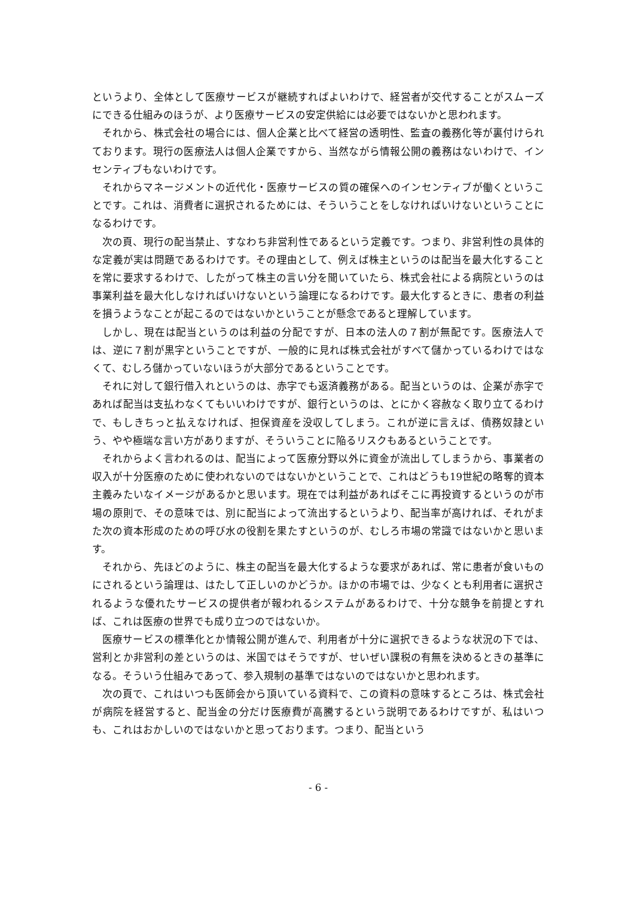というより、全体として医療サービスが継続すればよいわけで、経営者が交代することがスムーズにできる仕組みのほうが、より医療サービスの安定供給には必要ではないかと思われます。
それから、株式会社の場合には、個人企業と比べて経営の透明性、監査の義務化等が裏付けられております。現行の医療法人は個人企業ですから、当然ながら情報公開の義務はないわけで、インセンティブもないわけです。
それからマネージメントの近代化・医療サービスの質の確保へのインセンティブが働くということです。これは、消費者に選択されるためには、そういうことをしなければいけないということになるわけです。
次の頁、現行の配当禁止、すなわち非営利性であるという定義です。つまり、非営利性の具体的な定義が実は問題であるわけです。その理由として、例えば株主というのは配当を最大化することを常に要求するわけで、したがって株主の言い分を聞いていたら、株式会社による病院というのは事業利益を最大化しなければいけないという論理になるわけです。最大化するときに、患者の利益を損うようなことが起こるのではないかということが懸念であると理解しています。
しかし、現在は配当というのは利益の分配ですが、日本の法人の７割が無配です。医療法人では、逆に７割が黒字ということですが、一般的に見れば株式会社がすべて儲かっているわけではなくて、むしろ儲かっていないほうが大部分であるということです。
それに対して銀行借入れというのは、赤字でも返済義務がある。配当というのは、企業が赤字であれば配当は支払わなくてもいいわけですが、銀行というのは、とにかく容赦なく取り立てるわけで、もしきちっと払えなければ、担保資産を没収してしまう。これが逆に言えば、債務奴隷という、やや極端な言い方がありますが、そういうことに陥るリスクもあるということです。
それからよく言われるのは、配当によって医療分野以外に資金が流出してしまうから、事業者の収入が十分医療のために使われないのではないかということで、これはどうも19世紀の略奪的資本主義みたいなイメージがあるかと思います。現在では利益があればそこに再投資するというのが市場の原則で、その意味では、別に配当によって流出するというより、配当率が高ければ、それがまた次の資本形成のための呼び水の役割を果たすというのが、むしろ市場の常識ではないかと思います。
それから、先ほどのように、株主の配当を最大化するような要求があれば、常に患者が食いものにされるという論理は、はたして正しいのかどうか。ほかの市場では、少なくとも利用者に選択されるような優れたサービスの提供者が報われるシステムがあるわけで、十分な競争を前提とすれば、これは医療の世界でも成り立つのではないか。
医療サービスの標準化とか情報公開が進んで、利用者が十分に選択できるような状況の下では、営利とか非営利の差というのは、米国ではそうですが、せいぜい課税の有無を決めるときの基準になる。そういう仕組みであって、参入規制の基準ではないのではないかと思われます。
次の頁で、これはいつも医師会から頂いている資料で、この資料の意味するところは、株式会社が病院を経営すると、配当金の分だけ医療費が高騰するという説明であるわけですが、私はいつも、これはおかしいのではないかと思っております。つまり、配当という
- 6 -